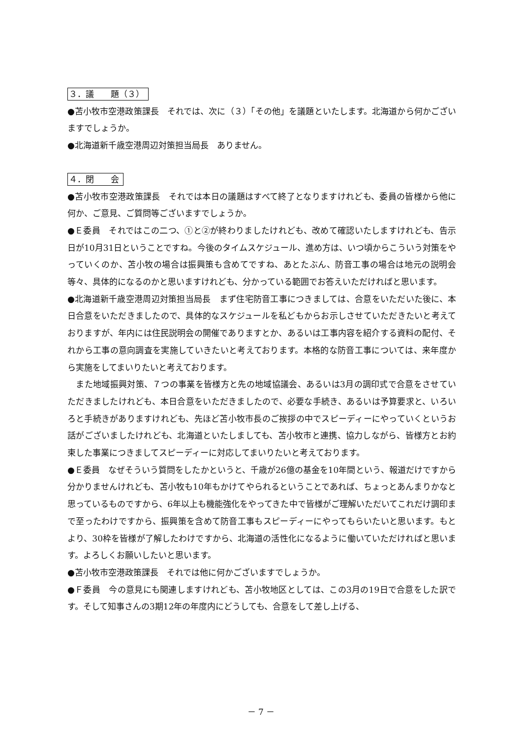３．議　　題（３）
●苫小牧市空港政策課長　それでは、次に（３）「その他」を議題といたします。北海道から何かございますでしょうか。
●北海道新千歳空港周辺対策担当局長　ありません。
４．閉　　会
●苫小牧市空港政策課長　それでは本日の議題はすべて終了となりますけれども、委員の皆様から他に何か、ご意見、ご質問等ございますでしょうか。
●Ｅ委員　それではこの二つ、①と②が終わりましたけれども、改めて確認いたしますけれども、告示日が10月31日ということですね。今後のタイムスケジュール、進め方は、いつ頃からこういう対策をやっていくのか、苫小牧の場合は振興策も含めてですね、あとたぶん、防音工事の場合は地元の説明会等々、具体的になるのかと思いますけれども、分かっている範囲でお答えいただければと思います。
●北海道新千歳空港周辺対策担当局長　まず住宅防音工事につきましては、合意をいただいた後に、本日合意をいただきましたので、具体的なスケジュールを私どもからお示しさせていただきたいと考えておりますが、年内には住民説明会の開催でありますとか、あるいは工事内容を紹介する資料の配付、それから工事の意向調査を実施していきたいと考えております。本格的な防音工事については、来年度から実施をしてまいりたいと考えております。
　また地域振興対策、７つの事業を皆様方と先の地域協議会、あるいは3月の調印式で合意をさせていただきましたけれども、本日合意をいただきましたので、必要な手続き、あるいは予算要求と、いろいろと手続きがありますけれども、先ほど苫小牧市長のご挨拶の中でスピーディーにやっていくというお話がございましたけれども、北海道といたしましても、苫小牧市と連携、協力しながら、皆様方とお約束した事業につきましてスピーディーに対応してまいりたいと考えております。
●Ｅ委員　なぜそういう質問をしたかというと、千歳が26億の基金を10年間という、報道だけですから分かりませんけれども、苫小牧も10年もかけてやられるということであれば、ちょっとあんまりかなと思っているものですから、6年以上も機能強化をやってきた中で皆様がご理解いただいてこれだけ調印まで至ったわけですから、振興策を含めて防音工事もスピーディーにやってもらいたいと思います。もとより、30枠を皆様が了解したわけですから、北海道の活性化になるように働いていただければと思います。よろしくお願いしたいと思います。
●苫小牧市空港政策課長　それでは他に何かございますでしょうか。
●Ｆ委員　今の意見にも関連しますけれども、苫小牧地区としては、この3月の19日で合意をした訳です。そして知事さんの3期12年の年度内にどうしても、合意をして差し上げる、
－ 7 －